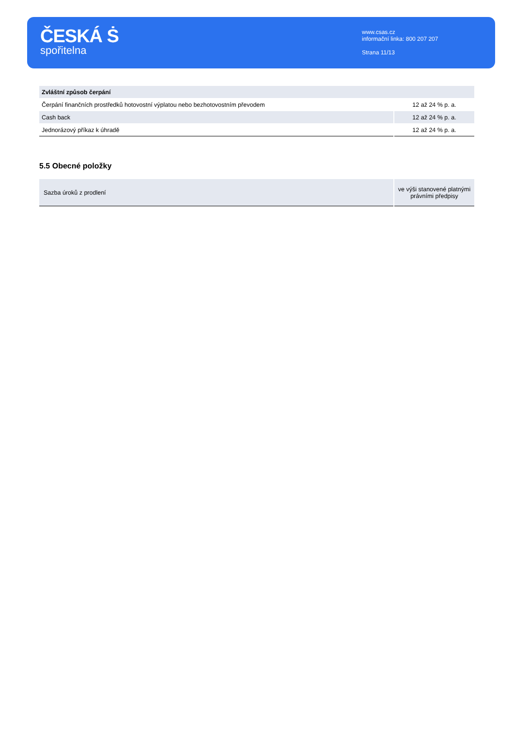ČESKÁ Ṡ
spořitelna
www.csas.cz
informační linka: 800 207 207
Strana 11/13
| Zvláštní způsob čerpání | |
| Čerpání finančních prostředků hotovostní výplatou nebo bezhotovostním převodem | 12 až 24 % p. a. |
| Cash back | 12 až 24 % p. a. |
| Jednorázový příkaz k úhradě | 12 až 24 % p. a. |
5.5 Obecné položky
| Sazba úroků z prodlení | ve výši stanovené platnými právními předpisy |